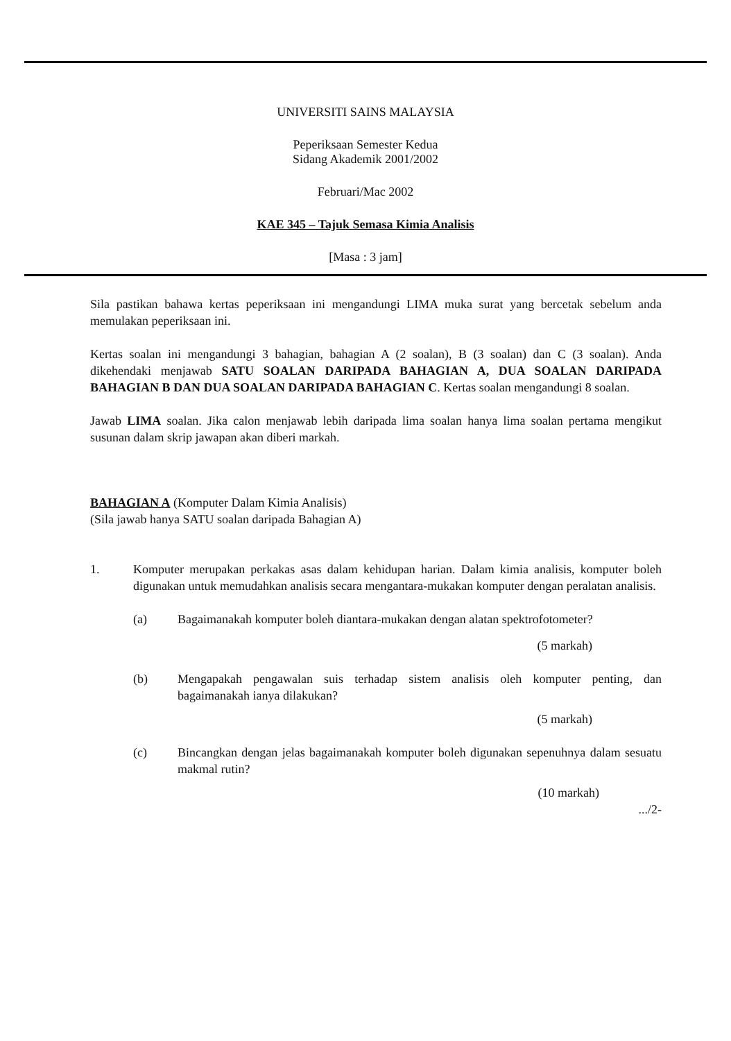UNIVERSITI SAINS MALAYSIA
Peperiksaan Semester Kedua
Sidang Akademik 2001/2002
Februari/Mac 2002
KAE 345 – Tajuk Semasa Kimia Analisis
[Masa : 3 jam]
Sila pastikan bahawa kertas peperiksaan ini mengandungi LIMA muka surat yang bercetak sebelum anda memulakan peperiksaan ini.
Kertas soalan ini mengandungi 3 bahagian, bahagian A (2 soalan), B (3 soalan) dan C (3 soalan). Anda dikehendaki menjawab SATU SOALAN DARIPADA BAHAGIAN A, DUA SOALAN DARIPADA BAHAGIAN B DAN DUA SOALAN DARIPADA BAHAGIAN C. Kertas soalan mengandungi 8 soalan.
Jawab LIMA soalan. Jika calon menjawab lebih daripada lima soalan hanya lima soalan pertama mengikut susunan dalam skrip jawapan akan diberi markah.
BAHAGIAN A (Komputer Dalam Kimia Analisis)
(Sila jawab hanya SATU soalan daripada Bahagian A)
1. Komputer merupakan perkakas asas dalam kehidupan harian. Dalam kimia analisis, komputer boleh digunakan untuk memudahkan analisis secara mengantara-mukakan komputer dengan peralatan analisis.
(a) Bagaimanakah komputer boleh diantara-mukakan dengan alatan spektrofotometer?
(5 markah)
(b) Mengapakah pengawalan suis terhadap sistem analisis oleh komputer penting, dan bagaimanakah ianya dilakukan?
(5 markah)
(c) Bincangkan dengan jelas bagaimanakah komputer boleh digunakan sepenuhnya dalam sesuatu makmal rutin?
(10 markah)
.../2-